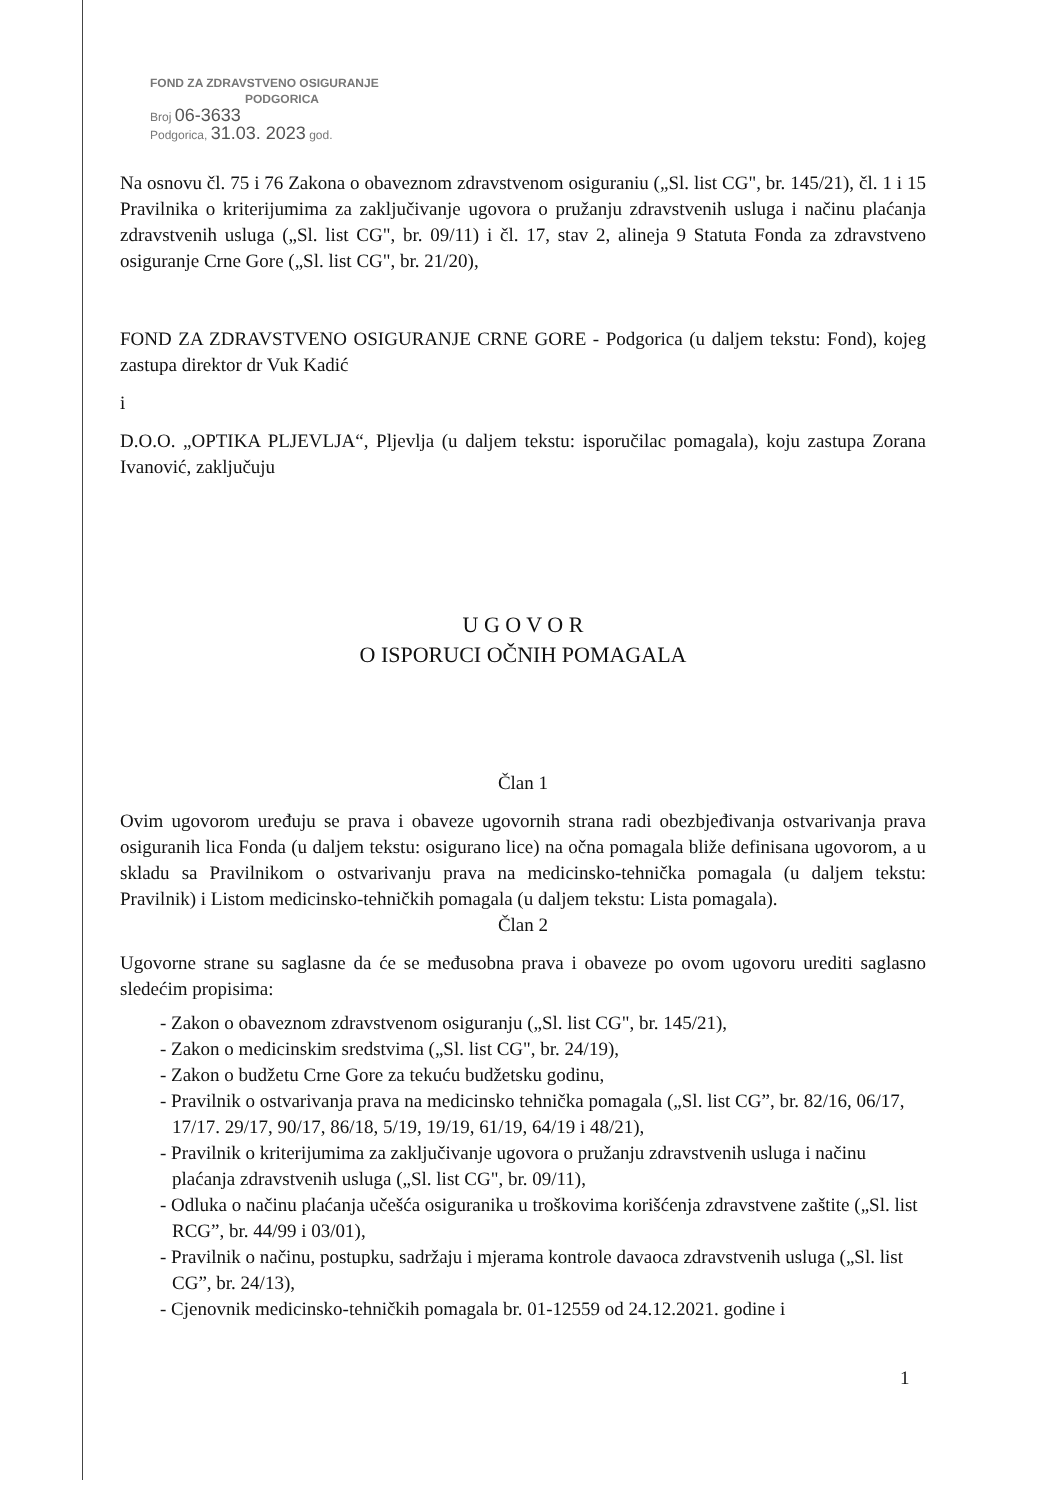FOND ZA ZDRAVSTVENO OSIGURANJE
PODGORICA
Broj 06-3633
Podgorica, 31.03. 2023 god.
Na osnovu čl. 75 i 76 Zakona o obaveznom zdravstvenom osiguraniu („Sl. list CG", br. 145/21), čl. 1 i 15 Pravilnika o kriterijumima za zaključivanje ugovora o pružanju zdravstvenih usluga i načinu plaćanja zdravstvenih usluga („Sl. list CG", br. 09/11) i čl. 17, stav 2, alineja 9 Statuta Fonda za zdravstveno osiguranje Crne Gore („Sl. list CG", br. 21/20),
FOND ZA ZDRAVSTVENO OSIGURANJE CRNE GORE - Podgorica (u daljem tekstu: Fond), kojeg zastupa direktor dr Vuk Kadić
i
D.O.O. „OPTIKA PLJEVLJA“, Pljevlja (u daljem tekstu: isporučilac pomagala), koju zastupa Zorana Ivanović, zaključuju
U G O V O R
O ISPORUCI OČNIH POMAGALA
Član 1
Ovim ugovorom uređuju se prava i obaveze ugovornih strana radi obezbjeđivanja ostvarivanja prava osiguranih lica Fonda (u daljem tekstu: osigurano lice) na očna pomagala bliže definisana ugovorom, a u skladu sa Pravilnikom o ostvarivanju prava na medicinsko-tehnička pomagala (u daljem tekstu: Pravilnik) i Listom medicinsko-tehničkih pomagala (u daljem tekstu: Lista pomagala).
Član 2
Ugovorne strane su saglasne da će se međusobna prava i obaveze po ovom ugovoru urediti saglasno sledećim propisima:
- Zakon o obaveznom zdravstvenom osiguranju („Sl. list CG", br. 145/21),
- Zakon o medicinskim sredstvima („Sl. list CG", br. 24/19),
- Zakon o budžetu Crne Gore za tekuću budžetsku godinu,
- Pravilnik o ostvarivanja prava na medicinsko tehnička pomagala („Sl. list CG”, br. 82/16, 06/17, 17/17. 29/17, 90/17, 86/18, 5/19, 19/19, 61/19, 64/19 i 48/21),
- Pravilnik o kriterijumima za zaključivanje ugovora o pružanju zdravstvenih usluga i načinu plaćanja zdravstvenih usluga („Sl. list CG", br. 09/11),
- Odluka o načinu plaćanja učešća osiguranika u troškovima korišćenja zdravstvene zaštite („Sl. list RCG”, br. 44/99 i 03/01),
- Pravilnik o načinu, postupku, sadržaju i mjerama kontrole davaoca zdravstvenih usluga („Sl. list CG”, br. 24/13),
- Cjenovnik medicinsko-tehničkih pomagala br. 01-12559 od 24.12.2021. godine i
1